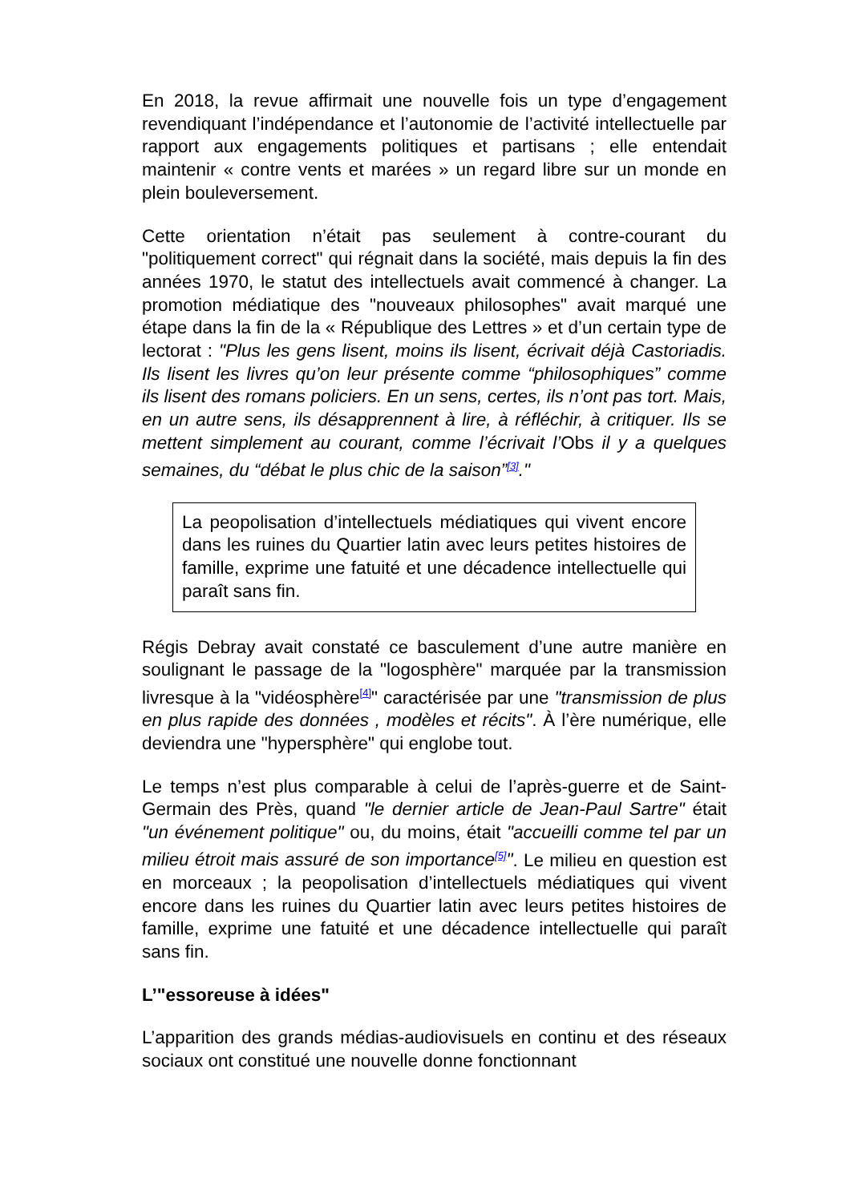En 2018, la revue affirmait une nouvelle fois un type d’engagement revendiquant l’indépendance et l’autonomie de l’activité intellectuelle par rapport aux engagements politiques et partisans ; elle entendait maintenir « contre vents et marées » un regard libre sur un monde en plein bouleversement.
Cette orientation n’était pas seulement à contre-courant du "politiquement correct" qui régnait dans la société, mais depuis la fin des années 1970, le statut des intellectuels avait commencé à changer. La promotion médiatique des "nouveaux philosophes" avait marqué une étape dans la fin de la « République des Lettres » et d’un certain type de lectorat : "Plus les gens lisent, moins ils lisent, écrivait déjà Castoriadis. Ils lisent les livres qu’on leur présente comme “philosophiques” comme ils lisent des romans policiers. En un sens, certes, ils n’ont pas tort. Mais, en un autre sens, ils désapprennent à lire, à réfléchir, à critiquer. Ils se mettent simplement au courant, comme l’écrivait l’Obs il y a quelques semaines, du “débat le plus chic de la saison”<sup>[3]</sup>."
La peopolisation d’intellectuels médiatiques qui vivent encore dans les ruines du Quartier latin avec leurs petites histoires de famille, exprime une fatuité et une décadence intellectuelle qui paraît sans fin.
Régis Debray avait constaté ce basculement d’une autre manière en soulignant le passage de la "logosphère" marquée par la transmission livresque à la "vidéosphère<sup>[4]</sup>" caractérisée par une "transmission de plus en plus rapide des données , modèles et récits". À l’ère numérique, elle deviendra une "hypersphère" qui englobe tout.
Le temps n’est plus comparable à celui de l’après-guerre et de Saint-Germain des Près, quand "le dernier article de Jean-Paul Sartre" était "un événement politique" ou, du moins, était "accueilli comme tel par un milieu étroit mais assuré de son importance<sup>[5]</sup>". Le milieu en question est en morceaux ; la peopolisation d’intellectuels médiatiques qui vivent encore dans les ruines du Quartier latin avec leurs petites histoires de famille, exprime une fatuité et une décadence intellectuelle qui paraît sans fin.
L’"essoreuse à idées"
L’apparition des grands médias-audiovisuels en continu et des réseaux sociaux ont constitué une nouvelle donne fonctionnant